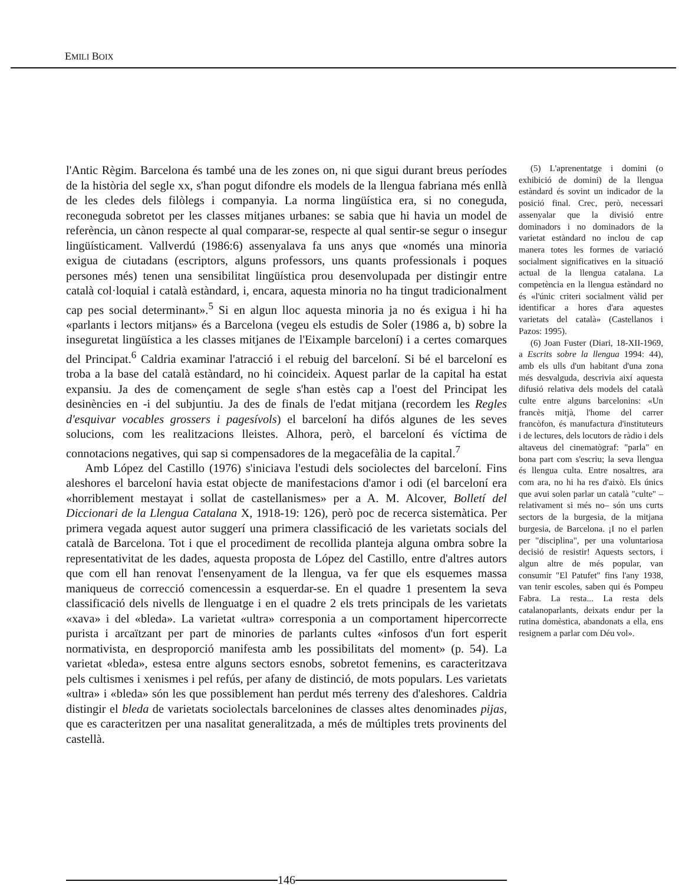EMILI BOIX
l'Antic Règim. Barcelona és també una de les zones on, ni que sigui durant breus períodes de la història del segle xx, s'han pogut difondre els models de la llengua fabriana més enllà de les cledes dels filòlegs i companyia. La norma lingüística era, si no coneguda, reconeguda sobretot per les classes mitjanes urbanes: se sabia que hi havia un model de referència, un cànon respecte al qual comparar-se, respecte al qual sentir-se segur o insegur lingüísticament. Vallverdú (1986:6) assenyalava fa uns anys que «només una minoria exigua de ciutadans (escriptors, alguns professors, uns quants professionals i poques persones més) tenen una sensibilitat lingüística prou desenvolupada per distingir entre català col·loquial i català estàndard, i, encara, aquesta minoria no ha tingut tradicionalment cap pes social determinant».<sup>5</sup> Si en algun lloc aquesta minoria ja no és exigua i hi ha «parlants i lectors mitjans» és a Barcelona (vegeu els estudis de Soler (1986 a, b) sobre la inseguretat lingüística a les classes mitjanes de l'Eixample barceloní) i a certes comarques del Principat.<sup>6</sup> Caldria examinar l'atracció i el rebuig del barceloní. Si bé el barceloní es troba a la base del català estàndard, no hi coincideix. Aquest parlar de la capital ha estat expansiu. Ja des de començament de segle s'han estès cap a l'oest del Principat les desinències en -i del subjuntiu. Ja des de finals de l'edat mitjana (recordem les Regles d'esquivar vocables grossers i pagesívols) el barceloní ha difós algunes de les seves solucions, com les realitzacions lleistes. Alhora, però, el barceloní és víctima de connotacions negatives, qui sap si compensadores de la megacefàlia de la capital.<sup>7</sup>
Amb López del Castillo (1976) s'iniciava l'estudi dels sociolectes del barceloní. Fins aleshores el barceloní havia estat objecte de manifestacions d'amor i odi (el barceloní era «horriblement mestayat i sollat de castellanismes» per a A. M. Alcover, Bolletí del Diccionari de la Llengua Catalana X, 1918-19: 126), però poc de recerca sistemàtica. Per primera vegada aquest autor suggerí una primera classificació de les varietats socials del català de Barcelona. Tot i que el procediment de recollida planteja alguna ombra sobre la representativitat de les dades, aquesta proposta de López del Castillo, entre d'altres autors que com ell han renovat l'ensenyament de la llengua, va fer que els esquemes massa maniqueus de correcció comencessin a esquerdar-se. En el quadre 1 presentem la seva classificació dels nivells de llenguatge i en el quadre 2 els trets principals de les varietats «xava» i del «bleda». La varietat «ultra» corresponia a un comportament hipercorrecte purista i arcaïtzant per part de minories de parlants cultes «infosos d'un fort esperit normativista, en desproporció manifesta amb les possibilitats del moment» (p. 54). La varietat «bleda», estesa entre alguns sectors esnobs, sobretot femenins, es caracteritzava pels cultismes i xenismes i pel refús, per afany de distinció, de mots populars. Les varietats «ultra» i «bleda» són les que possiblement han perdut més terreny des d'aleshores. Caldria distingir el bleda de varietats sociolectals barcelonines de classes altes denominades pijas, que es caracteritzen per una nasalitat generalitzada, a més de múltiples trets provinents del castellà.
(5) L'aprenentatge i domini (o exhibició de domini) de la llengua estàndard és sovint un indicador de la posició final. Crec, però, necessari assenyalar que la divisió entre dominadors i no dominadors de la varietat estàndard no inclou de cap manera totes les formes de variació socialment significatives en la situació actual de la llengua catalana. La competència en la llengua estàndard no és «l'únic criteri socialment vàlid per identificar a hores d'ara aquestes varietats del català» (Castellanos i Pazos: 1995).
(6) Joan Fuster (Diari, 18-XII-1969, a Escrits sobre la llengua 1994: 44), amb els ulls d'un habitant d'una zona més desvalguda, descrivia així aquesta difusió relativa dels models del català culte entre alguns barcelonins: «Un francès mitjà, l'home del carrer francòfon, és manufactura d'instituteurs i de lectures, dels locutors de ràdio i dels altaveus del cinematògraf: "parla" en bona part com s'escriu; la seva llengua és llengua culta. Entre nosaltres, ara com ara, no hi ha res d'això. Els únics que avui solen parlar un català "culte" –relativament si més no– són uns curts sectors de la burgesia, de la mitjana burgesia, de Barcelona. ¡I no el parlen per "disciplina", per una voluntariosa decisió de resistir! Aquests sectors, i algun altre de més popular, van consumir "El Patufet" fins l'any 1938, van tenir escoles, saben qui és Pompeu Fabra. La resta... La resta dels catalanoparlants, deixats endur per la rutina domèstica, abandonats a ella, ens resignem a parlar com Déu vol».
146